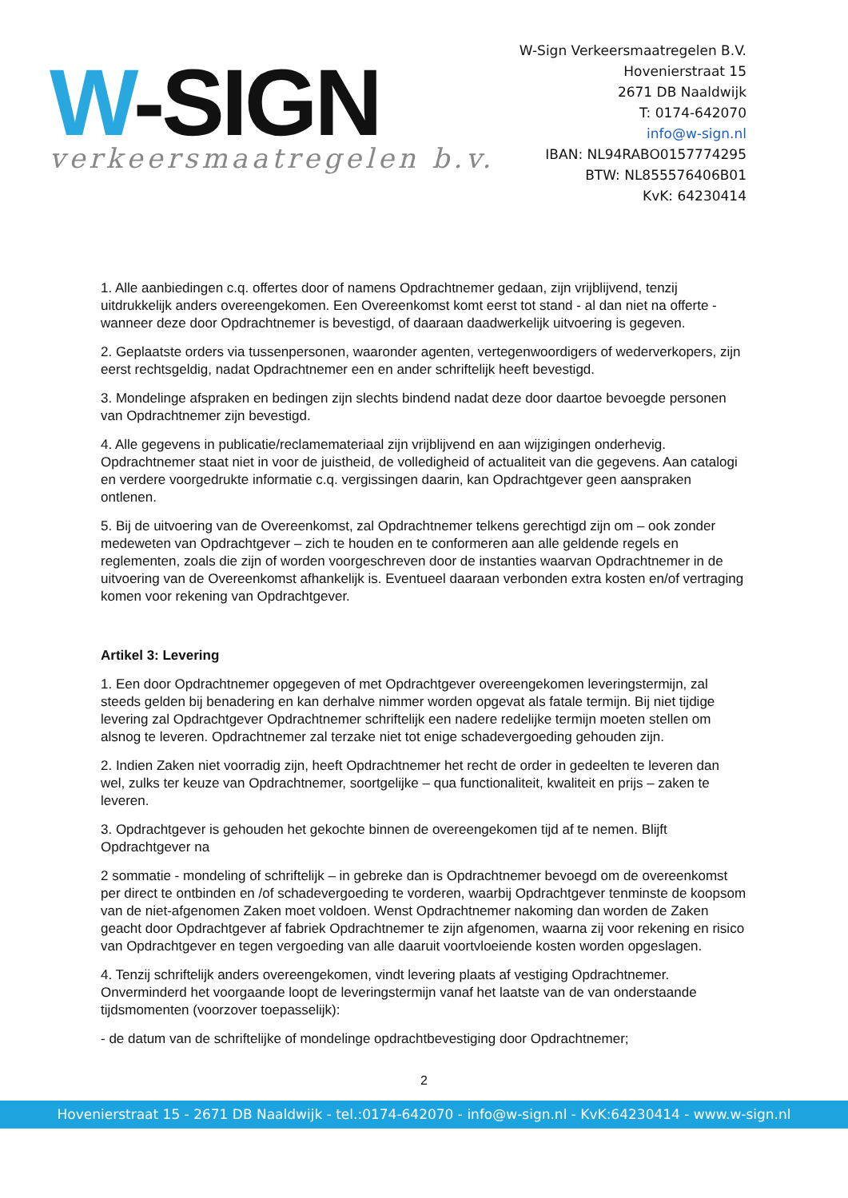W-SIGN
verkeersmaatregelen b.v.
W-Sign Verkeersmaatregelen B.V.
Hovenierstraat 15
2671 DB Naaldwijk
T: 0174-642070
info@w-sign.nl
IBAN: NL94RABO0157774295
BTW: NL855576406B01
KvK: 64230414
1. Alle aanbiedingen c.q. offertes door of namens Opdrachtnemer gedaan, zijn vrijblijvend, tenzij uitdrukkelijk anders overeengekomen. Een Overeenkomst komt eerst tot stand - al dan niet na offerte - wanneer deze door Opdrachtnemer is bevestigd, of daaraan daadwerkelijk uitvoering is gegeven.
2. Geplaatste orders via tussenpersonen, waaronder agenten, vertegenwoordigers of wederverkopers, zijn eerst rechtsgeldig, nadat Opdrachtnemer een en ander schriftelijk heeft bevestigd.
3. Mondelinge afspraken en bedingen zijn slechts bindend nadat deze door daartoe bevoegde personen van Opdrachtnemer zijn bevestigd.
4. Alle gegevens in publicatie/reclamemateriaal zijn vrijblijvend en aan wijzigingen onderhevig. Opdrachtnemer staat niet in voor de juistheid, de volledigheid of actualiteit van die gegevens. Aan catalogi en verdere voorgedrukte informatie c.q. vergissingen daarin, kan Opdrachtgever geen aanspraken ontlenen.
5. Bij de uitvoering van de Overeenkomst, zal Opdrachtnemer telkens gerechtigd zijn om – ook zonder medeweten van Opdrachtgever – zich te houden en te conformeren aan alle geldende regels en reglementen, zoals die zijn of worden voorgeschreven door de instanties waarvan Opdrachtnemer in de uitvoering van de Overeenkomst afhankelijk is. Eventueel daaraan verbonden extra kosten en/of vertraging komen voor rekening van Opdrachtgever.
Artikel 3: Levering
1. Een door Opdrachtnemer opgegeven of met Opdrachtgever overeengekomen leveringstermijn, zal steeds gelden bij benadering en kan derhalve nimmer worden opgevat als fatale termijn. Bij niet tijdige levering zal Opdrachtgever Opdrachtnemer schriftelijk een nadere redelijke termijn moeten stellen om alsnog te leveren. Opdrachtnemer zal terzake niet tot enige schadevergoeding gehouden zijn.
2. Indien Zaken niet voorradig zijn, heeft Opdrachtnemer het recht de order in gedeelten te leveren dan wel, zulks ter keuze van Opdrachtnemer, soortgelijke – qua functionaliteit, kwaliteit en prijs – zaken te leveren.
3. Opdrachtgever is gehouden het gekochte binnen de overeengekomen tijd af te nemen. Blijft Opdrachtgever na
2 sommatie - mondeling of schriftelijk – in gebreke dan is Opdrachtnemer bevoegd om de overeenkomst per direct te ontbinden en /of schadevergoeding te vorderen, waarbij Opdrachtgever tenminste de koopsom van de niet-afgenomen Zaken moet voldoen. Wenst Opdrachtnemer nakoming dan worden de Zaken geacht door Opdrachtgever af fabriek Opdrachtnemer te zijn afgenomen, waarna zij voor rekening en risico van Opdrachtgever en tegen vergoeding van alle daaruit voortvloeiende kosten worden opgeslagen.
4. Tenzij schriftelijk anders overeengekomen, vindt levering plaats af vestiging Opdrachtnemer. Onverminderd het voorgaande loopt de leveringstermijn vanaf het laatste van de van onderstaande tijdsmomenten (voorzover toepasselijk):
- de datum van de schriftelijke of mondelinge opdrachtbevestiging door Opdrachtnemer;
2
Hovenierstraat 15 - 2671 DB Naaldwijk - tel.:0174-642070 - info@w-sign.nl - KvK:64230414 - www.w-sign.nl